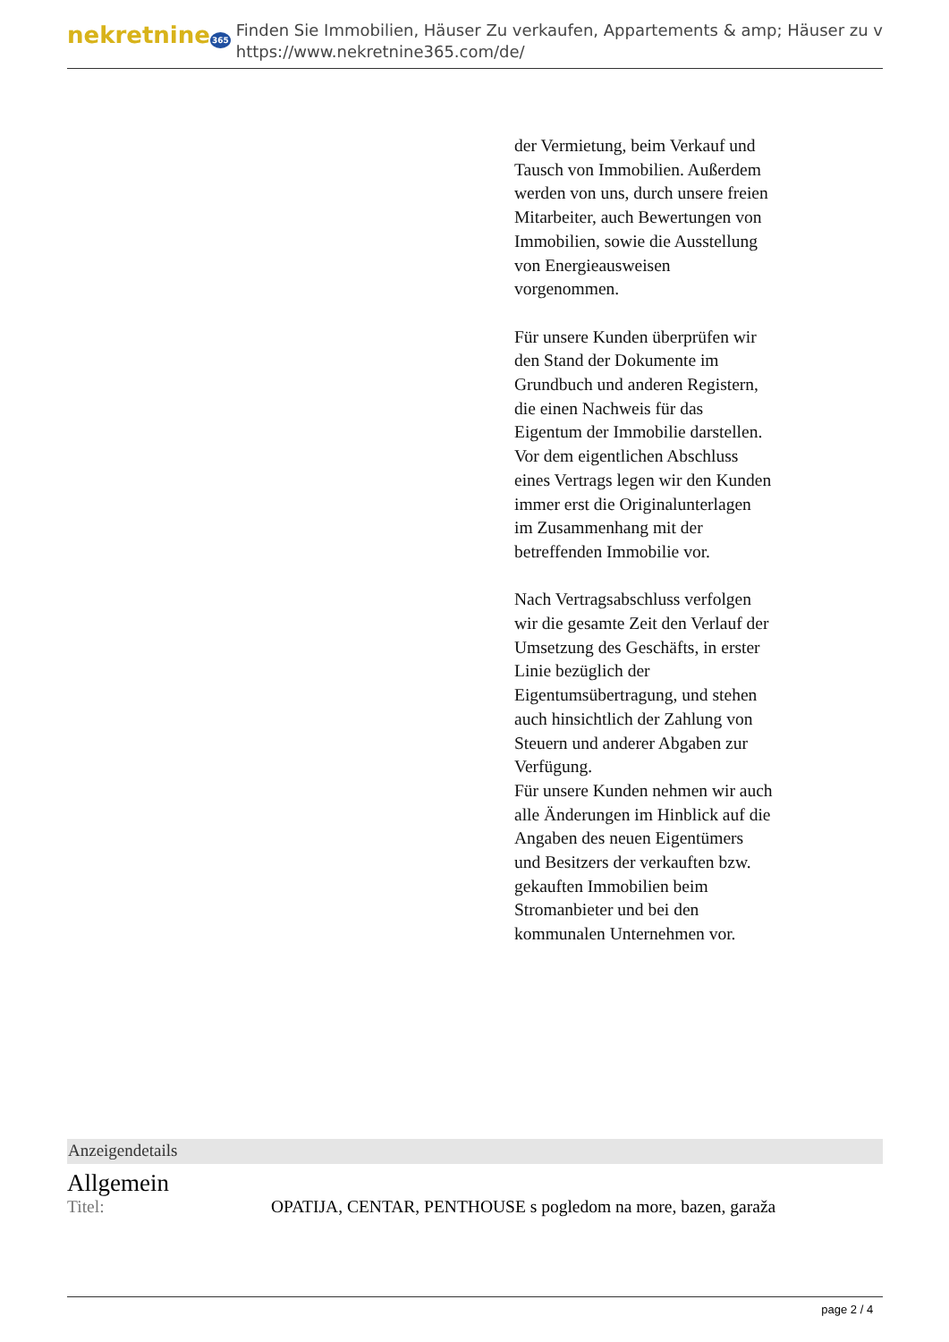nekretnine365
Finden Sie Immobilien, Häuser Zu verkaufen, Appartements & amp; Häuser zu v
https://www.nekretnine365.com/de/
der Vermietung, beim Verkauf und Tausch von Immobilien. Außerdem werden von uns, durch unsere freien Mitarbeiter, auch Bewertungen von Immobilien, sowie die Ausstellung von Energieausweisen vorgenommen.
Für unsere Kunden überprüfen wir den Stand der Dokumente im Grundbuch und anderen Registern, die einen Nachweis für das Eigentum der Immobilie darstellen.
Vor dem eigentlichen Abschluss eines Vertrags legen wir den Kunden immer erst die Originalunterlagen im Zusammenhang mit der betreffenden Immobilie vor.
Nach Vertragsabschluss verfolgen wir die gesamte Zeit den Verlauf der Umsetzung des Geschäfts, in erster Linie bezüglich der Eigentumsübertragung, und stehen auch hinsichtlich der Zahlung von Steuern und anderer Abgaben zur Verfügung.
Für unsere Kunden nehmen wir auch alle Änderungen im Hinblick auf die Angaben des neuen Eigentümers und Besitzers der verkauften bzw. gekauften Immobilien beim Stromanbieter und bei den kommunalen Unternehmen vor.
Anzeigendetails
Allgemein
| Titel: | OPATIJA, CENTAR, PENTHOUSE s pogledom na more, bazen, garaža |
page 2 / 4